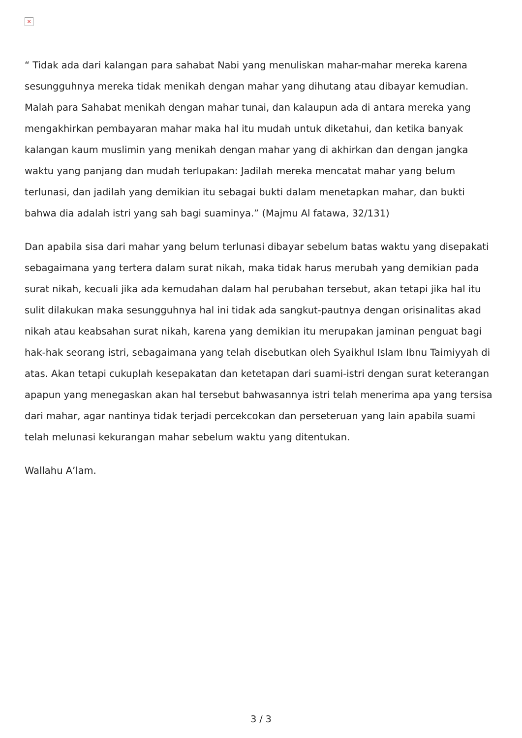×
“ Tidak ada dari kalangan para sahabat Nabi yang menuliskan mahar-mahar mereka karena sesungguhnya mereka tidak menikah dengan mahar yang dihutang atau dibayar kemudian. Malah para Sahabat menikah dengan mahar tunai, dan kalaupun ada di antara mereka yang mengakhirkan pembayaran mahar maka hal itu mudah untuk diketahui, dan ketika banyak kalangan kaum muslimin yang menikah dengan mahar yang di akhirkan dan dengan jangka waktu yang panjang dan mudah terlupakan: Jadilah mereka mencatat mahar yang belum terlunasi, dan jadilah yang demikian itu sebagai bukti dalam menetapkan mahar, dan bukti bahwa dia adalah istri yang sah bagi suaminya.” (Majmu Al fatawa, 32/131)
Dan apabila sisa dari mahar yang belum terlunasi dibayar sebelum batas waktu yang disepakati sebagaimana yang tertera dalam surat nikah, maka tidak harus merubah yang demikian pada surat nikah, kecuali jika ada kemudahan dalam hal perubahan tersebut, akan tetapi jika hal itu sulit dilakukan maka sesungguhnya hal ini tidak ada sangkut-pautnya dengan orisinalitas akad nikah atau keabsahan surat nikah, karena yang demikian itu merupakan jaminan penguat bagi hak-hak seorang istri, sebagaimana yang telah disebutkan oleh Syaikhul Islam Ibnu Taimiyyah di atas. Akan tetapi cukuplah kesepakatan dan ketetapan dari suami-istri dengan surat keterangan apapun yang menegaskan akan hal tersebut bahwasannya istri telah menerima apa yang tersisa dari mahar, agar nantinya tidak terjadi percekcokan dan perseteruan yang lain apabila suami telah melunasi kekurangan mahar sebelum waktu yang ditentukan.
Wallahu A’lam.
3 / 3